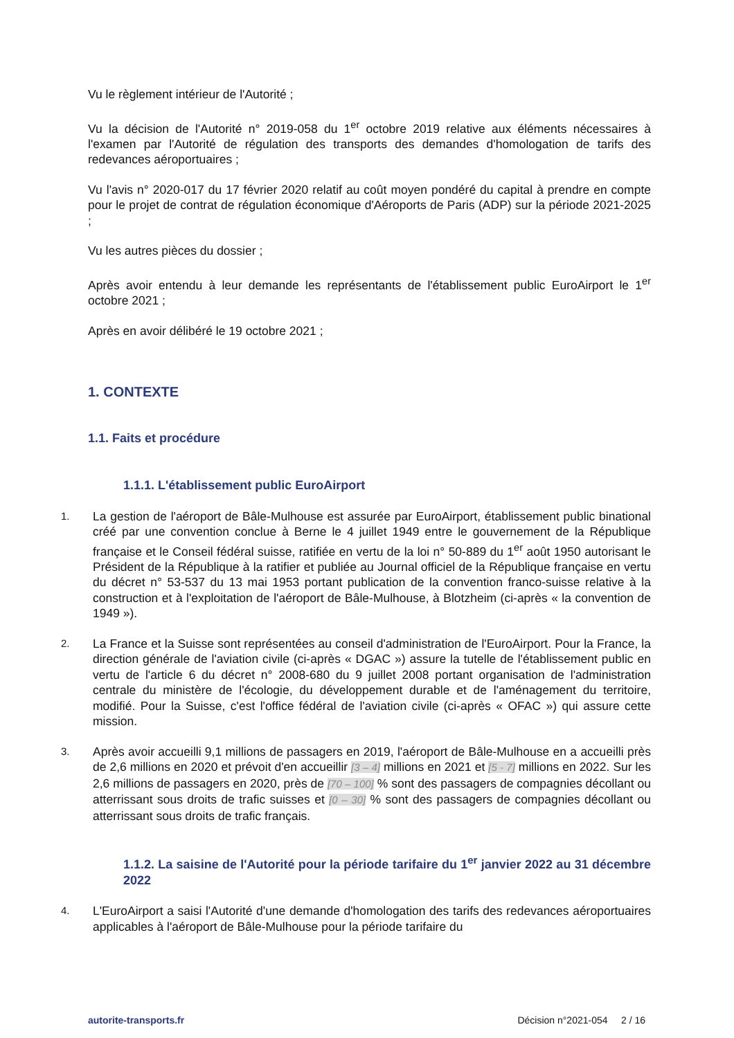Vu le règlement intérieur de l'Autorité ;
Vu la décision de l'Autorité n° 2019-058 du 1<sup>er</sup> octobre 2019 relative aux éléments nécessaires à l'examen par l'Autorité de régulation des transports des demandes d'homologation de tarifs des redevances aéroportuaires ;
Vu l'avis n° 2020-017 du 17 février 2020 relatif au coût moyen pondéré du capital à prendre en compte pour le projet de contrat de régulation économique d'Aéroports de Paris (ADP) sur la période 2021-2025 ;
Vu les autres pièces du dossier ;
Après avoir entendu à leur demande les représentants de l'établissement public EuroAirport le 1<sup>er</sup> octobre 2021 ;
Après en avoir délibéré le 19 octobre 2021 ;
1. CONTEXTE
1.1. Faits et procédure
1.1.1. L'établissement public EuroAirport
1.
La gestion de l'aéroport de Bâle-Mulhouse est assurée par EuroAirport, établissement public binational créé par une convention conclue à Berne le 4 juillet 1949 entre le gouvernement de la République française et le Conseil fédéral suisse, ratifiée en vertu de la loi n° 50-889 du 1<sup>er</sup> août 1950 autorisant le Président de la République à la ratifier et publiée au Journal officiel de la République française en vertu du décret n° 53-537 du 13 mai 1953 portant publication de la convention franco-suisse relative à la construction et à l'exploitation de l'aéroport de Bâle-Mulhouse, à Blotzheim (ci-après « la convention de 1949 »).
2.
La France et la Suisse sont représentées au conseil d'administration de l'EuroAirport. Pour la France, la direction générale de l'aviation civile (ci-après « DGAC ») assure la tutelle de l'établissement public en vertu de l'article 6 du décret n° 2008-680 du 9 juillet 2008 portant organisation de l'administration centrale du ministère de l'écologie, du développement durable et de l'aménagement du territoire, modifié. Pour la Suisse, c'est l'office fédéral de l'aviation civile (ci-après « OFAC ») qui assure cette mission.
3.
Après avoir accueilli 9,1 millions de passagers en 2019, l'aéroport de Bâle-Mulhouse en a accueilli près de 2,6 millions en 2020 et prévoit d'en accueillir [3 – 4] millions en 2021 et [5 - 7] millions en 2022. Sur les 2,6 millions de passagers en 2020, près de [70 – 100] % sont des passagers de compagnies décollant ou atterrissant sous droits de trafic suisses et [0 – 30] % sont des passagers de compagnies décollant ou atterrissant sous droits de trafic français.
1.1.2. La saisine de l'Autorité pour la période tarifaire du 1<sup>er</sup> janvier 2022 au 31 décembre 2022
4.
L'EuroAirport a saisi l'Autorité d'une demande d'homologation des tarifs des redevances aéroportuaires applicables à l'aéroport de Bâle-Mulhouse pour la période tarifaire du
autorite-transports.fr Décision n°2021-054 2 / 16